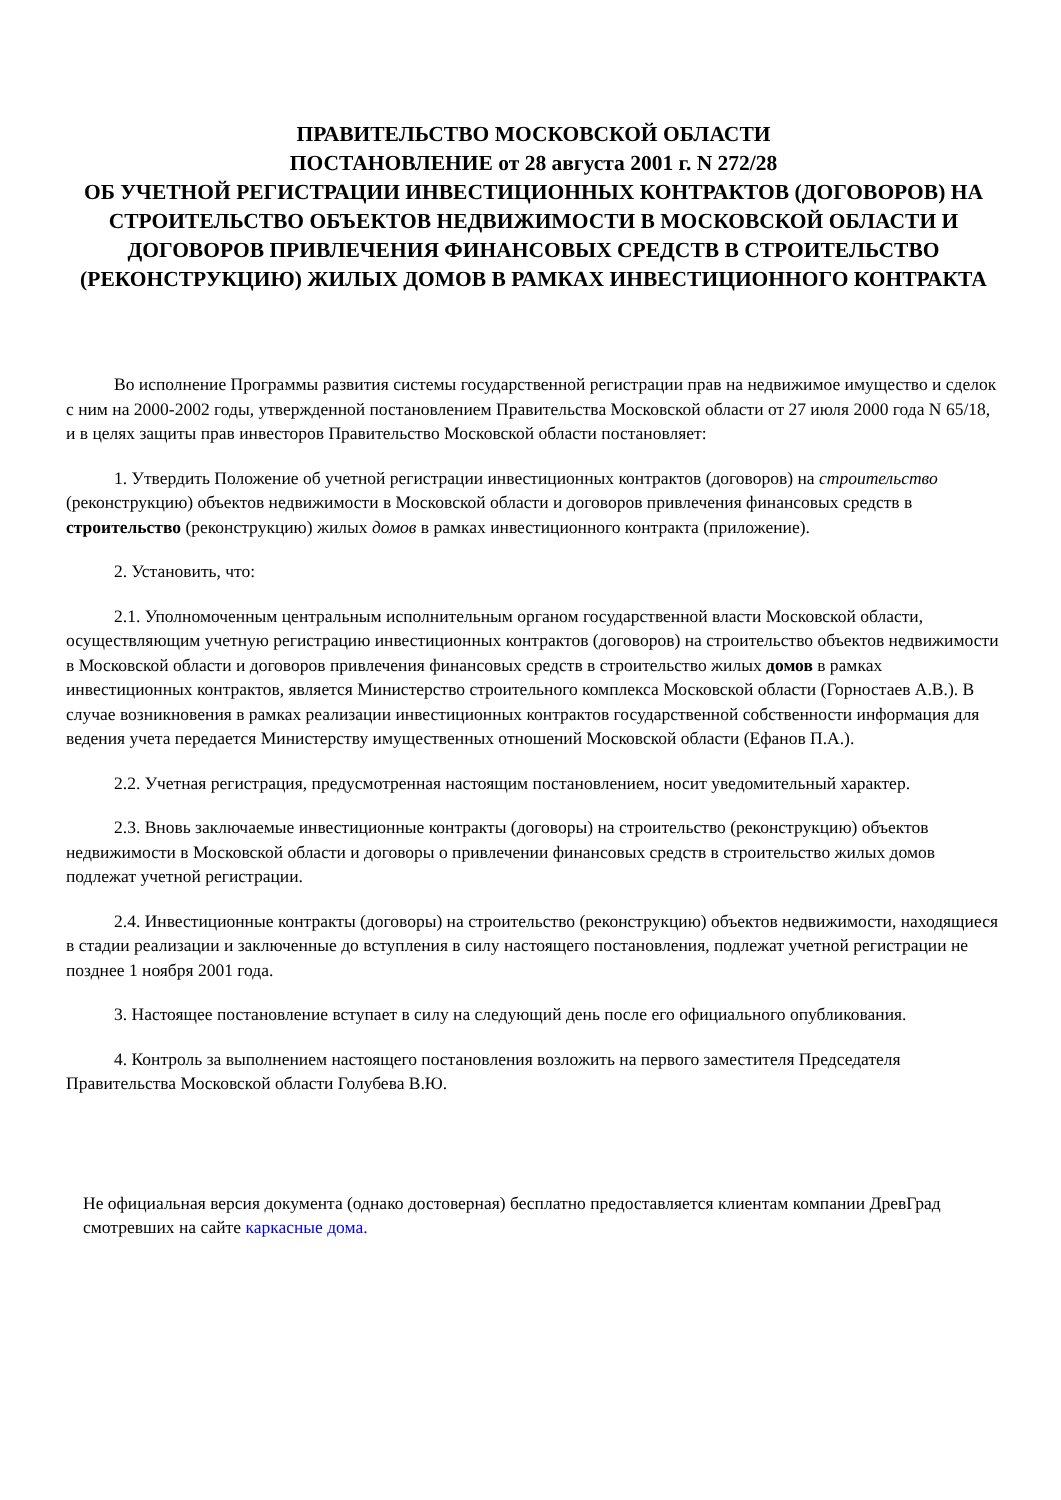ПРАВИТЕЛЬСТВО МОСКОВСКОЙ ОБЛАСТИ
ПОСТАНОВЛЕНИЕ от 28 августа 2001 г. N 272/28
ОБ УЧЕТНОЙ РЕГИСТРАЦИИ ИНВЕСТИЦИОННЫХ КОНТРАКТОВ (ДОГОВОРОВ) НА СТРОИТЕЛЬСТВО ОБЪЕКТОВ НЕДВИЖИМОСТИ В МОСКОВСКОЙ ОБЛАСТИ И ДОГОВОРОВ ПРИВЛЕЧЕНИЯ ФИНАНСОВЫХ СРЕДСТВ В СТРОИТЕЛЬСТВО (РЕКОНСТРУКЦИЮ) ЖИЛЫХ ДОМОВ В РАМКАХ ИНВЕСТИЦИОННОГО КОНТРАКТА
Во исполнение Программы развития системы государственной регистрации прав на недвижимое имущество и сделок с ним на 2000-2002 годы, утвержденной постановлением Правительства Московской области от 27 июля 2000 года N 65/18, и в целях защиты прав инвесторов Правительство Московской области постановляет:
1. Утвердить Положение об учетной регистрации инвестиционных контрактов (договоров) на строительство (реконструкцию) объектов недвижимости в Московской области и договоров привлечения финансовых средств в строительство (реконструкцию) жилых домов в рамках инвестиционного контракта (приложение).
2. Установить, что:
2.1. Уполномоченным центральным исполнительным органом государственной власти Московской области, осуществляющим учетную регистрацию инвестиционных контрактов (договоров) на строительство объектов недвижимости в Московской области и договоров привлечения финансовых средств в строительство жилых домов в рамках инвестиционных контрактов, является Министерство строительного комплекса Московской области (Горностаев А.В.). В случае возникновения в рамках реализации инвестиционных контрактов государственной собственности информация для ведения учета передается Министерству имущественных отношений Московской области (Ефанов П.А.).
2.2. Учетная регистрация, предусмотренная настоящим постановлением, носит уведомительный характер.
2.3. Вновь заключаемые инвестиционные контракты (договоры) на строительство (реконструкцию) объектов недвижимости в Московской области и договоры о привлечении финансовых средств в строительство жилых домов подлежат учетной регистрации.
2.4. Инвестиционные контракты (договоры) на строительство (реконструкцию) объектов недвижимости, находящиеся в стадии реализации и заключенные до вступления в силу настоящего постановления, подлежат учетной регистрации не позднее 1 ноября 2001 года.
3. Настоящее постановление вступает в силу на следующий день после его официального опубликования.
4. Контроль за выполнением настоящего постановления возложить на первого заместителя Председателя Правительства Московской области Голубева В.Ю.
Не официальная версия документа (однако достоверная) бесплатно предоставляется клиентам компании ДревГрад смотревших на сайте каркасные дома.